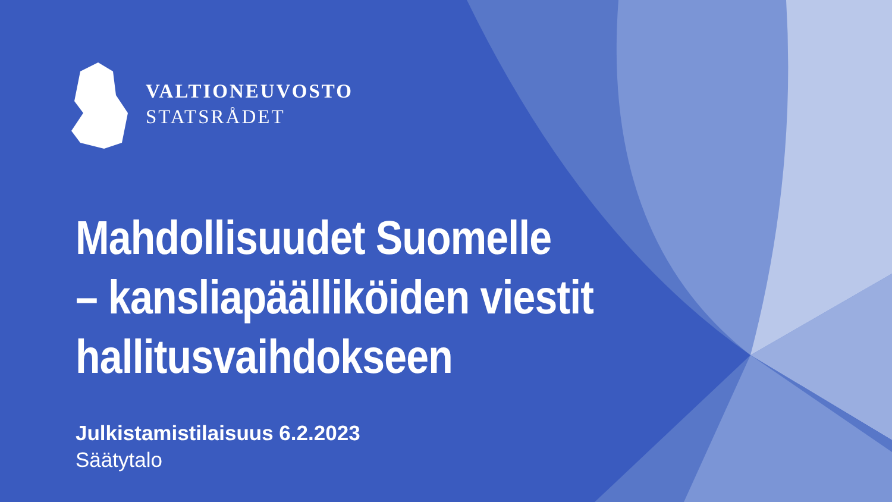VALTIONEUVOSTO
STATSRÅDET
Mahdollisuudet Suomelle
– kansliapäälliköiden viestit
hallitusvaihdokseen
Julkistamistilaisuus 6.2.2023
Säätytalo